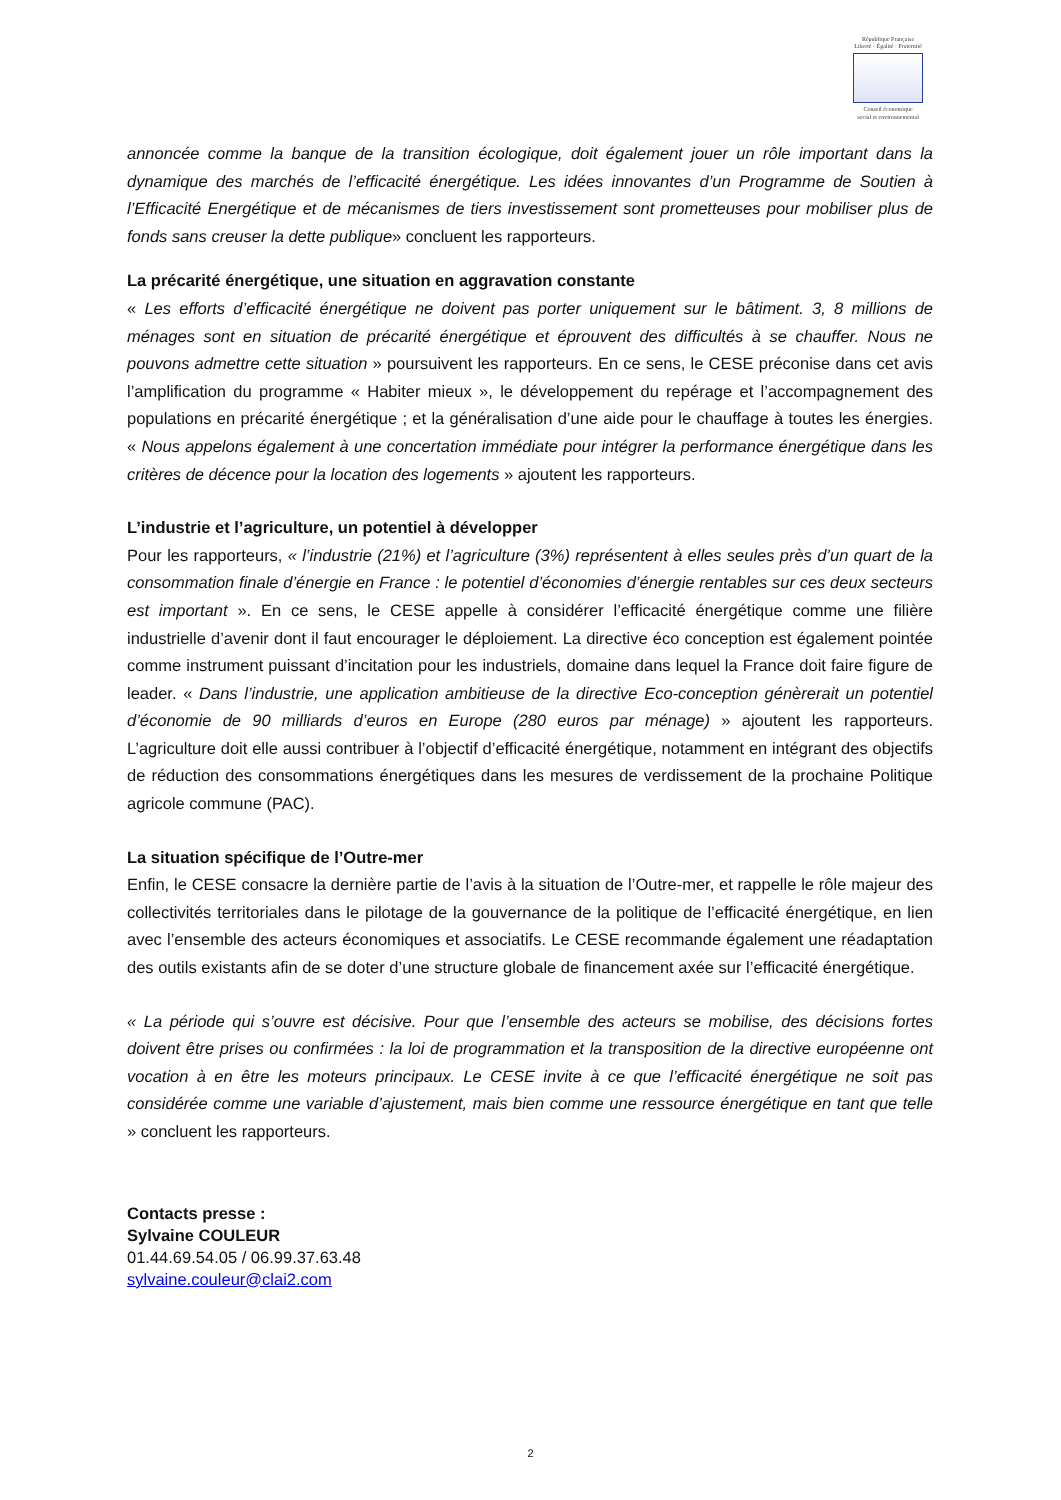République Française
Liberté · Égalité · Fraternité
Conseil économique
social et environnemental
annoncée comme la banque de la transition écologique, doit également jouer un rôle important dans la dynamique des marchés de l’efficacité énergétique. Les idées innovantes d’un Programme de Soutien à l’Efficacité Energétique et de mécanismes de tiers investissement sont prometteuses pour mobiliser plus de fonds sans creuser la dette publique» concluent les rapporteurs.
La précarité énergétique, une situation en aggravation constante
« Les efforts d’efficacité énergétique ne doivent pas porter uniquement sur le bâtiment. 3, 8 millions de ménages sont en situation de précarité énergétique et éprouvent des difficultés à se chauffer. Nous ne pouvons admettre cette situation » poursuivent les rapporteurs. En ce sens, le CESE préconise dans cet avis l’amplification du programme « Habiter mieux », le développement du repérage et l’accompagnement des populations en précarité énergétique ; et la généralisation d’une aide pour le chauffage à toutes les énergies. « Nous appelons également à une concertation immédiate pour intégrer la performance énergétique dans les critères de décence pour la location des logements » ajoutent les rapporteurs.
L’industrie et l’agriculture, un potentiel à développer
Pour les rapporteurs, « l’industrie (21%) et l’agriculture (3%) représentent à elles seules près d’un quart de la consommation finale d’énergie en France : le potentiel d’économies d’énergie rentables sur ces deux secteurs est important ». En ce sens, le CESE appelle à considérer l’efficacité énergétique comme une filière industrielle d’avenir dont il faut encourager le déploiement. La directive éco conception est également pointée comme instrument puissant d’incitation pour les industriels, domaine dans lequel la France doit faire figure de leader. « Dans l’industrie, une application ambitieuse de la directive Eco-conception génèrerait un potentiel d’économie de 90 milliards d’euros en Europe (280 euros par ménage) » ajoutent les rapporteurs. L’agriculture doit elle aussi contribuer à l’objectif d’efficacité énergétique, notamment en intégrant des objectifs de réduction des consommations énergétiques dans les mesures de verdissement de la prochaine Politique agricole commune (PAC).
La situation spécifique de l’Outre-mer
Enfin, le CESE consacre la dernière partie de l’avis à la situation de l’Outre-mer, et rappelle le rôle majeur des collectivités territoriales dans le pilotage de la gouvernance de la politique de l’efficacité énergétique, en lien avec l’ensemble des acteurs économiques et associatifs. Le CESE recommande également une réadaptation des outils existants afin de se doter d’une structure globale de financement axée sur l’efficacité énergétique.
« La période qui s’ouvre est décisive. Pour que l’ensemble des acteurs se mobilise, des décisions fortes doivent être prises ou confirmées : la loi de programmation et la transposition de la directive européenne ont vocation à en être les moteurs principaux. Le CESE invite à ce que l’efficacité énergétique ne soit pas considérée comme une variable d’ajustement, mais bien comme une ressource énergétique en tant que telle » concluent les rapporteurs.
Contacts presse :
Sylvaine COULEUR
01.44.69.54.05 / 06.99.37.63.48
sylvaine.couleur@clai2.com
2